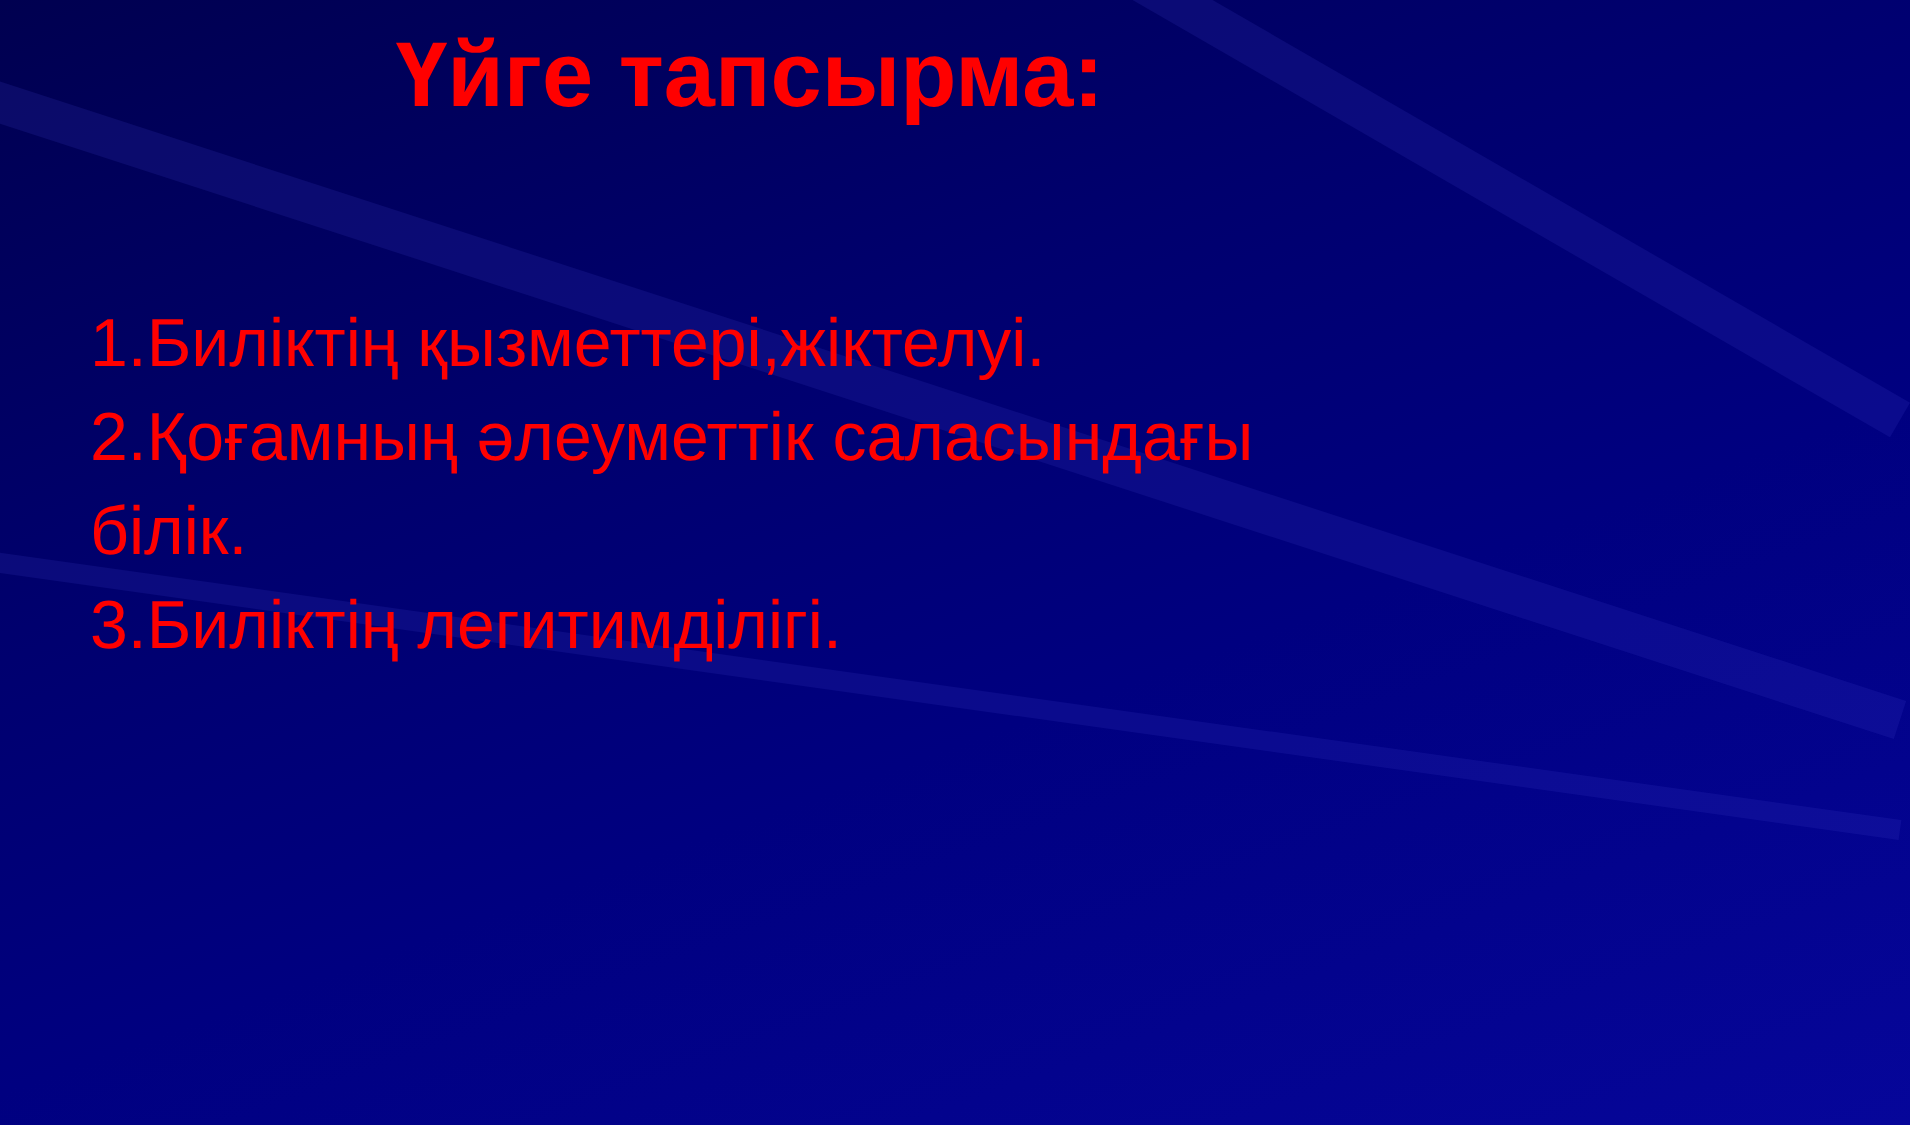Үйге тапсырма:
1.Биліктің қызметтері,жіктелуі.
2.Қоғамның әлеуметтік саласындағы білік.
3.Биліктің легитимділігі.